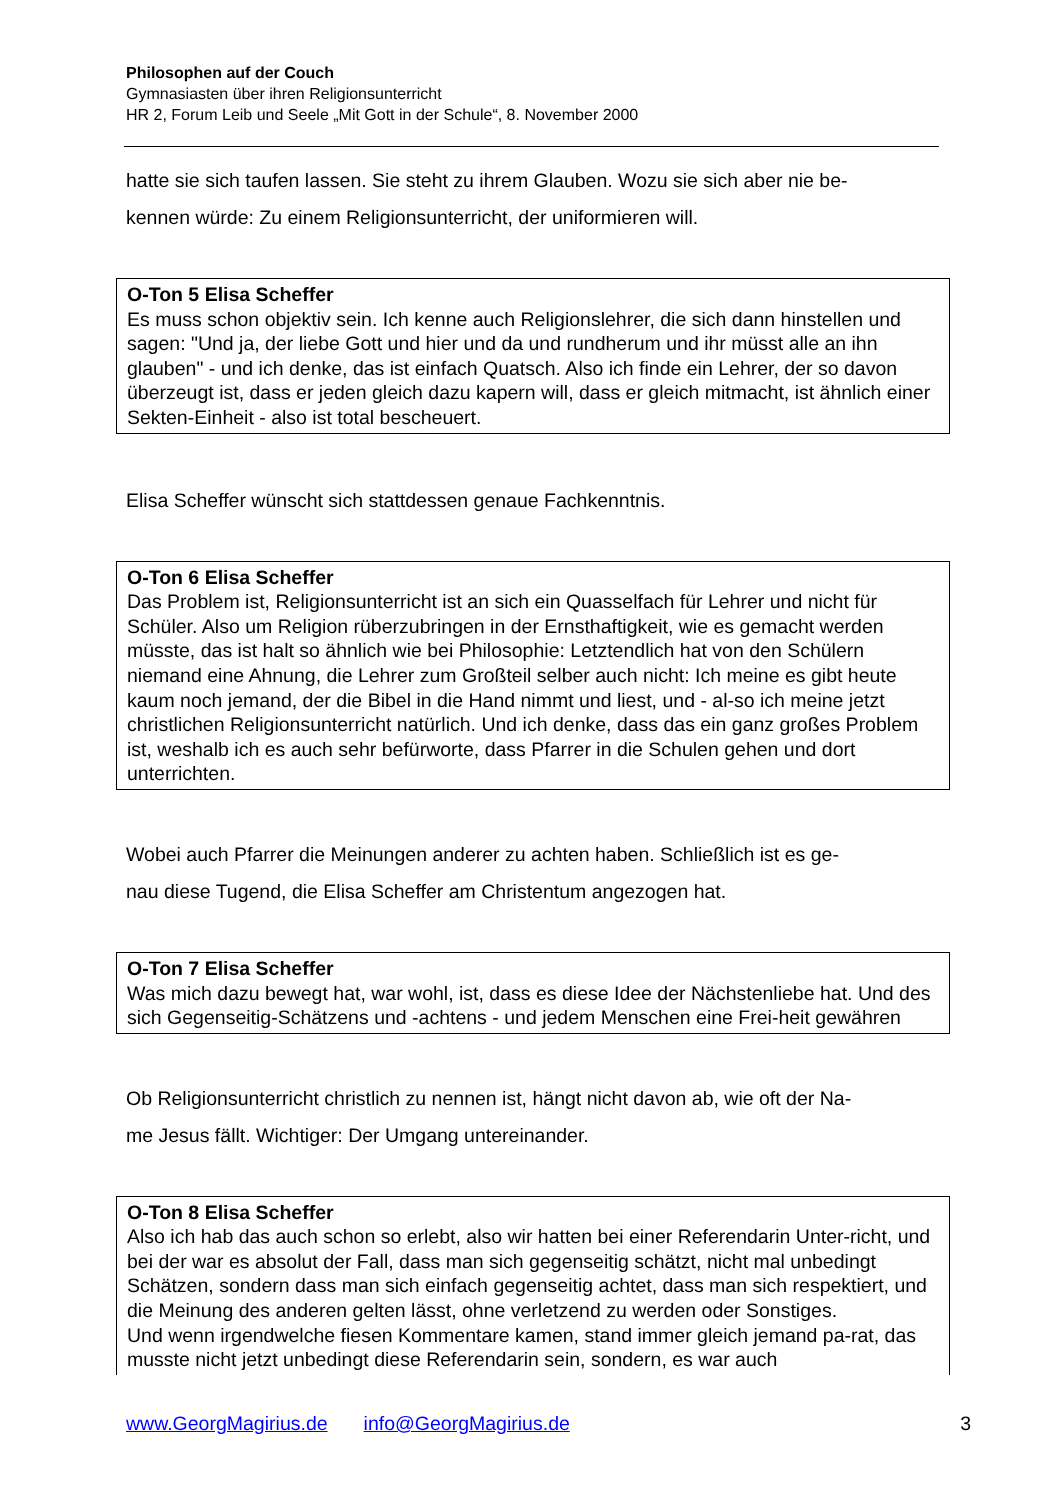Philosophen auf der Couch
Gymnasiasten über ihren Religionsunterricht
HR 2, Forum Leib und Seele „Mit Gott in der Schule“, 8. November 2000
hatte sie sich taufen lassen. Sie steht zu ihrem Glauben. Wozu sie sich aber nie be-
kennen würde: Zu einem Religionsunterricht, der uniformieren will.
O-Ton 5 Elisa Scheffer
Es muss schon objektiv sein. Ich kenne auch Religionslehrer, die sich dann hinstellen und sagen: "Und ja, der liebe Gott und hier und da und rundherum und ihr müsst alle an ihn glauben" - und ich denke, das ist einfach Quatsch. Also ich finde ein Lehrer, der so davon überzeugt ist, dass er jeden gleich dazu kapern will, dass er gleich mitmacht, ist ähnlich einer Sekten-Einheit - also ist total bescheuert.
Elisa Scheffer wünscht sich stattdessen genaue Fachkenntnis.
O-Ton 6 Elisa Scheffer
Das Problem ist, Religionsunterricht ist an sich ein Quasselfach für Lehrer und nicht für Schüler. Also um Religion rüberzubringen in der Ernsthaftigkeit, wie es gemacht werden müsste, das ist halt so ähnlich wie bei Philosophie: Letztendlich hat von den Schülern niemand eine Ahnung, die Lehrer zum Großteil selber auch nicht: Ich meine es gibt heute kaum noch jemand, der die Bibel in die Hand nimmt und liest, und - al-so ich meine jetzt christlichen Religionsunterricht natürlich. Und ich denke, dass das ein ganz großes Problem ist, weshalb ich es auch sehr befürworte, dass Pfarrer in die Schulen gehen und dort unterrichten.
Wobei auch Pfarrer die Meinungen anderer zu achten haben. Schließlich ist es ge-
nau diese Tugend, die Elisa Scheffer am Christentum angezogen hat.
O-Ton 7 Elisa Scheffer
Was mich dazu bewegt hat, war wohl, ist, dass es diese Idee der Nächstenliebe hat. Und des sich Gegenseitig-Schätzens und -achtens - und jedem Menschen eine Frei-heit gewähren
Ob Religionsunterricht christlich zu nennen ist, hängt nicht davon ab, wie oft der Na-
me Jesus fällt. Wichtiger: Der Umgang untereinander.
O-Ton 8 Elisa Scheffer
Also ich hab das auch schon so erlebt, also wir hatten bei einer Referendarin Unter-richt, und bei der war es absolut der Fall, dass man sich gegenseitig schätzt, nicht mal unbedingt Schätzen, sondern dass man sich einfach gegenseitig achtet, dass man sich respektiert, und die Meinung des anderen gelten lässt, ohne verletzend zu werden oder Sonstiges.
Und wenn irgendwelche fiesen Kommentare kamen, stand immer gleich jemand pa-rat, das musste nicht jetzt unbedingt diese Referendarin sein, sondern, es war auch
www.GeorgMagirius.de info@GeorgMagirius.de 3